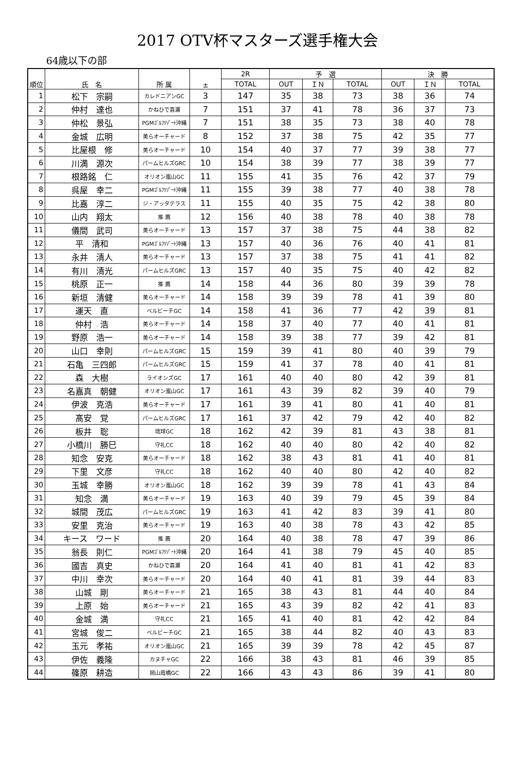2017 OTV杯マスターズ選手権大会
64歳以下の部
| 順位 | 氏 名 | 所 属 | ± | 2R | 予 選 | | | 決 勝 | | |
| --- | --- | --- | --- | --- | --- | --- | --- | --- | --- | --- |
| | | | | TOTAL | OUT | ＩＮ | TOTAL | OUT | ＩＮ | TOTAL |
| 1 | 松下 宗嗣 | カレドニアンGC | 3 | 147 | 35 | 38 | 73 | 38 | 36 | 74 |
| 2 | 仲村 達也 | かねひで喜瀬 | 7 | 151 | 37 | 41 | 78 | 36 | 37 | 73 |
| 3 | 仲松 景弘 | PGMｺﾞﾙﾌﾘｿﾞｰﾄ沖縄 | 7 | 151 | 38 | 35 | 73 | 38 | 40 | 78 |
| 4 | 金城 広明 | 美らオーチャード | 8 | 152 | 37 | 38 | 75 | 42 | 35 | 77 |
| 5 | 比屋根 修 | 美らオーチャード | 10 | 154 | 40 | 37 | 77 | 39 | 38 | 77 |
| 6 | 川満 源次 | パームヒルズGRC | 10 | 154 | 38 | 39 | 77 | 38 | 39 | 77 |
| 7 | 根路銘 仁 | オリオン嵐山GC | 11 | 155 | 41 | 35 | 76 | 42 | 37 | 79 |
| 8 | 呉屋 幸二 | PGMｺﾞﾙﾌﾘｿﾞｰﾄ沖縄 | 11 | 155 | 39 | 38 | 77 | 40 | 38 | 78 |
| 9 | 比嘉 淳二 | ジ・アッタテラス | 11 | 155 | 40 | 35 | 75 | 42 | 38 | 80 |
| 10 | 山内 翔太 | 推 薦 | 12 | 156 | 40 | 38 | 78 | 40 | 38 | 78 |
| 11 | 儀間 武司 | 美らオーチャード | 13 | 157 | 37 | 38 | 75 | 44 | 38 | 82 |
| 12 | 平 清和 | PGMｺﾞﾙﾌﾘｿﾞｰﾄ沖縄 | 13 | 157 | 40 | 36 | 76 | 40 | 41 | 81 |
| 13 | 永井 清人 | 美らオーチャード | 13 | 157 | 37 | 38 | 75 | 41 | 41 | 82 |
| 14 | 有川 清光 | パームヒルズGRC | 13 | 157 | 40 | 35 | 75 | 40 | 42 | 82 |
| 15 | 桃原 正一 | 推 薦 | 14 | 158 | 44 | 36 | 80 | 39 | 39 | 78 |
| 16 | 新垣 清健 | 美らオーチャード | 14 | 158 | 39 | 39 | 78 | 41 | 39 | 80 |
| 17 | 運天 直 | ベルビーチGC | 14 | 158 | 41 | 36 | 77 | 42 | 39 | 81 |
| 18 | 仲村 浩 | 美らオーチャード | 14 | 158 | 37 | 40 | 77 | 40 | 41 | 81 |
| 19 | 野原 浩一 | 美らオーチャード | 14 | 158 | 39 | 38 | 77 | 39 | 42 | 81 |
| 20 | 山口 幸則 | パームヒルズGRC | 15 | 159 | 39 | 41 | 80 | 40 | 39 | 79 |
| 21 | 石亀 三四郎 | パームヒルズGRC | 15 | 159 | 41 | 37 | 78 | 40 | 41 | 81 |
| 22 | 森 大樹 | ライオンズGC | 17 | 161 | 40 | 40 | 80 | 42 | 39 | 81 |
| 23 | 名嘉真 朝健 | オリオン嵐山GC | 17 | 161 | 43 | 39 | 82 | 39 | 40 | 79 |
| 24 | 伊波 克浩 | 美らオーチャード | 17 | 161 | 39 | 41 | 80 | 41 | 40 | 81 |
| 25 | 髙安 覚 | パームヒルズGRC | 17 | 161 | 37 | 42 | 79 | 42 | 40 | 82 |
| 26 | 板井 聡 | 琉球GC | 18 | 162 | 42 | 39 | 81 | 43 | 38 | 81 |
| 27 | 小橋川 勝巳 | 守礼CC | 18 | 162 | 40 | 40 | 80 | 42 | 40 | 82 |
| 28 | 知念 安克 | 美らオーチャード | 18 | 162 | 38 | 43 | 81 | 41 | 40 | 81 |
| 29 | 下里 文彦 | 守礼CC | 18 | 162 | 40 | 40 | 80 | 42 | 40 | 82 |
| 30 | 玉城 幸勝 | オリオン嵐山GC | 18 | 162 | 39 | 39 | 78 | 41 | 43 | 84 |
| 31 | 知念 満 | 美らオーチャード | 19 | 163 | 40 | 39 | 79 | 45 | 39 | 84 |
| 32 | 城間 茂広 | パームヒルズGRC | 19 | 163 | 41 | 42 | 83 | 39 | 41 | 80 |
| 33 | 安里 克治 | 美らオーチャード | 19 | 163 | 40 | 38 | 78 | 43 | 42 | 85 |
| 34 | キース ワード | 推 薦 | 20 | 164 | 40 | 38 | 78 | 47 | 39 | 86 |
| 35 | 翁長 則仁 | PGMｺﾞﾙﾌﾘｿﾞｰﾄ沖縄 | 20 | 164 | 41 | 38 | 79 | 45 | 40 | 85 |
| 36 | 國吉 真史 | かねひで喜瀬 | 20 | 164 | 41 | 40 | 81 | 41 | 42 | 83 |
| 37 | 中川 幸次 | 美らオーチャード | 20 | 164 | 40 | 41 | 81 | 39 | 44 | 83 |
| 38 | 山城 剛 | 美らオーチャード | 21 | 165 | 38 | 43 | 81 | 44 | 40 | 84 |
| 39 | 上原 始 | 美らオーチャード | 21 | 165 | 43 | 39 | 82 | 42 | 41 | 83 |
| 40 | 金城 満 | 守礼CC | 21 | 165 | 41 | 40 | 81 | 42 | 42 | 84 |
| 41 | 宮城 俊二 | ベルビーチGC | 21 | 165 | 38 | 44 | 82 | 40 | 43 | 83 |
| 42 | 玉元 孝祐 | オリオン嵐山GC | 21 | 165 | 39 | 39 | 78 | 42 | 45 | 87 |
| 43 | 伊佐 義隆 | カヌチャGC | 22 | 166 | 38 | 43 | 81 | 46 | 39 | 85 |
| 44 | 篠原 耕造 | 岡山霞橋GC | 22 | 166 | 43 | 43 | 86 | 39 | 41 | 80 |